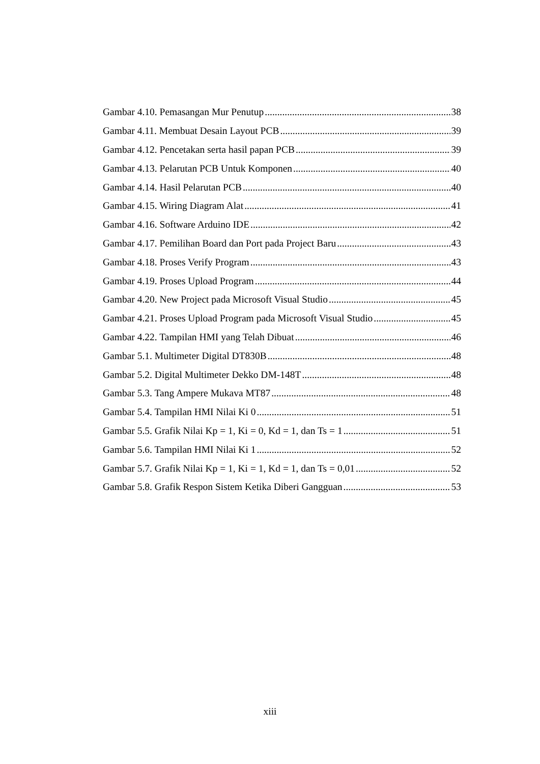Gambar 4.10. Pemasangan Mur Penutup 38
Gambar 4.11. Membuat Desain Layout PCB 39
Gambar 4.12. Pencetakan serta hasil papan PCB 39
Gambar 4.13. Pelarutan PCB Untuk Komponen 40
Gambar 4.14. Hasil Pelarutan PCB 40
Gambar 4.15. Wiring Diagram Alat 41
Gambar 4.16. Software Arduino IDE 42
Gambar 4.17. Pemilihan Board dan Port pada Project Baru 43
Gambar 4.18. Proses Verify Program 43
Gambar 4.19. Proses Upload Program 44
Gambar 4.20. New Project pada Microsoft Visual Studio 45
Gambar 4.21. Proses Upload Program pada Microsoft Visual Studio 45
Gambar 4.22. Tampilan HMI yang Telah Dibuat 46
Gambar 5.1. Multimeter Digital DT830B 48
Gambar 5.2. Digital Multimeter Dekko DM-148T 48
Gambar 5.3. Tang Ampere Mukava MT87 48
Gambar 5.4. Tampilan HMI Nilai Ki 0 51
Gambar 5.5. Grafik Nilai Kp = 1, Ki = 0, Kd = 1, dan Ts = 1 51
Gambar 5.6. Tampilan HMI Nilai Ki 1 52
Gambar 5.7. Grafik Nilai Kp = 1, Ki = 1, Kd = 1, dan Ts = 0,01 52
Gambar 5.8. Grafik Respon Sistem Ketika Diberi Gangguan 53
xiii